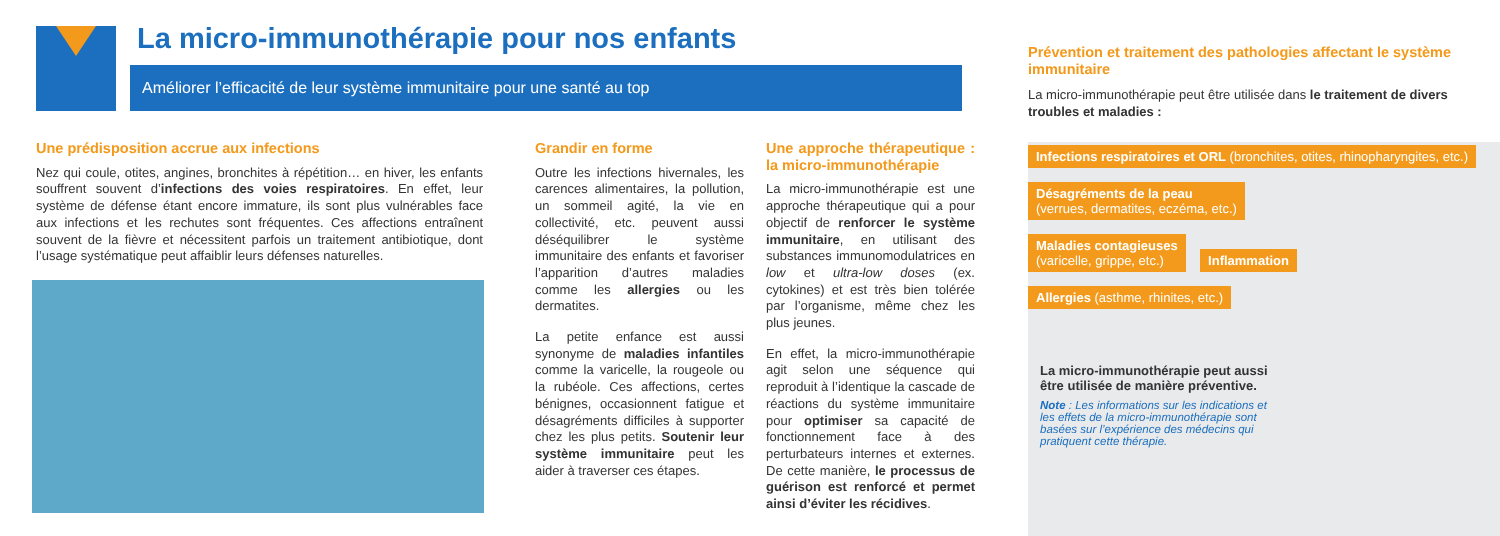La micro-immunothérapie pour nos enfants
Améliorer l’efficacité de leur système immunitaire pour une santé au top
Une prédisposition accrue aux infections
Nez qui coule, otites, angines, bronchites à répétition… en hiver, les enfants souffrent souvent d’infections des voies respiratoires. En effet, leur système de défense étant encore immature, ils sont plus vulnérables face aux infections et les rechutes sont fréquentes. Ces affections entraînent souvent de la fièvre et nécessitent parfois un traitement antibiotique, dont l’usage systématique peut affaiblir leurs défenses naturelles.
Grandir en forme
Outre les infections hivernales, les carences alimentaires, la pollution, un sommeil agité, la vie en collectivité, etc. peuvent aussi déséquilibrer le système immunitaire des enfants et favoriser l’apparition d’autres maladies comme les allergies ou les dermatites.
La petite enfance est aussi synonyme de maladies infantiles comme la varicelle, la rougeole ou la rubéole. Ces affections, certes bénignes, occasionnent fatigue et désagréments difficiles à supporter chez les plus petits. Soutenir leur système immunitaire peut les aider à traverser ces étapes.
Une approche thérapeutique : la micro-immunothérapie
La micro-immunothérapie est une approche thérapeutique qui a pour objectif de renforcer le système immunitaire, en utilisant des substances immunomodulatrices en low et ultra-low doses (ex. cytokines) et est très bien tolérée par l’organisme, même chez les plus jeunes.
En effet, la micro-immunothérapie agit selon une séquence qui reproduit à l’identique la cascade de réactions du système immunitaire pour optimiser sa capacité de fonctionnement face à des perturbateurs internes et externes. De cette manière, le processus de guérison est renforcé et permet ainsi d’éviter les récidives.
Prévention et traitement des pathologies affectant le système immunitaire
La micro-immunothérapie peut être utilisée dans le traitement de divers troubles et maladies :
Infections respiratoires et ORL (bronchites, otites, rhinopharyngites, etc.)
Désagréments de la peau
(verrues, dermatites, eczéma, etc.)
Maladies contagieuses
(varicelle, grippe, etc.)
Inflammation
Allergies (asthme, rhinites, etc.)
La micro-immunothérapie peut aussi être utilisée de manière préventive.
Note : Les informations sur les indications et les effets de la micro-immunothérapie sont basées sur l’expérience des médecins qui pratiquent cette thérapie.